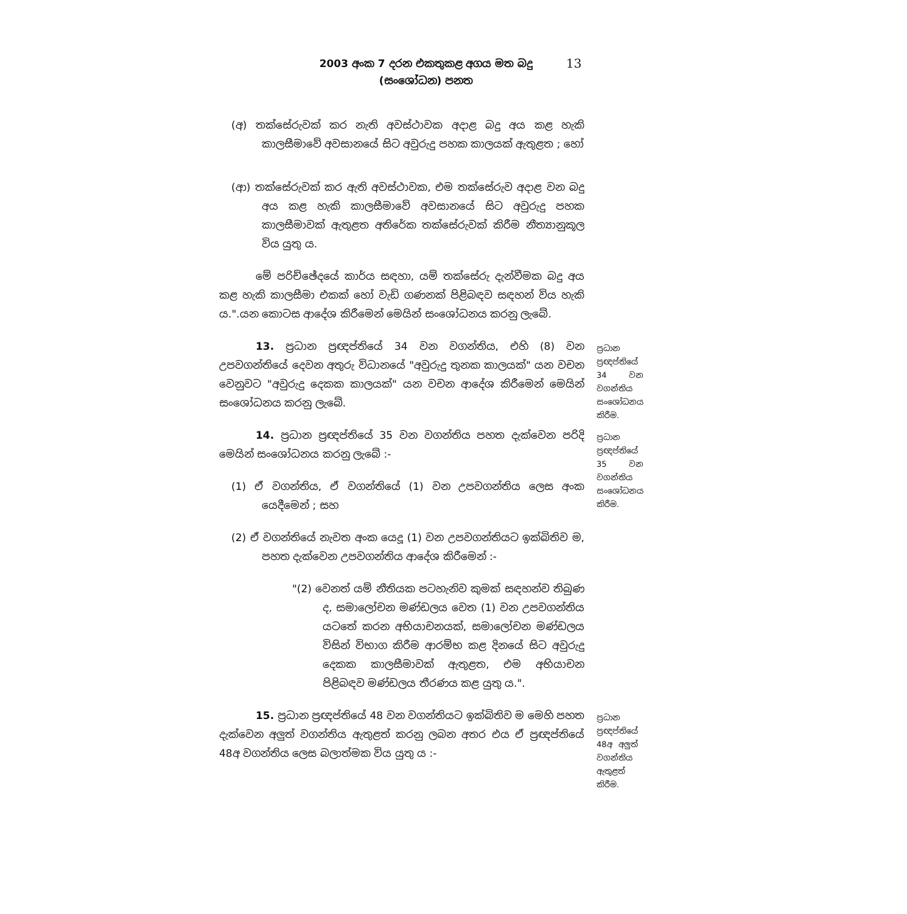2003 අංක 7 දරන එකතුකළ අගය මත බදු
(සංශෝධන) පනත
13
(අ) තක්සේරුවක් කර නැති අවස්ථාවක අදාළ බදු අය කළ හැකි කාලසීමාවේ අවසානයේ සිට අවුරුදු පහක කාලයක් ඇතුළත ; හෝ
(ආ) තක්සේරුවක් කර ඇති අවස්ථාවක, එම තක්සේරුව අදාළ වන බදු අය කළ හැකි කාලසීමාවේ අවසානයේ සිට අවුරුදු පහක කාලසීමාවක් ඇතුළත අතිරේක තක්සේරුවක් කිරීම නීත්‍යානුකූල විය යුතු ය.
මේ පරිච්ඡේදයේ කාර්ය සඳහා, යම් තක්සේරු දැන්වීමක බදු අය කළ හැකි කාලසීමා එකක් හෝ වැඩි ගණනක් පිළිබඳව සඳහන් විය හැකි ය.".යන කොටස ආදේශ කිරීමෙන් මෙයින් සංශෝධනය කරනු ලැබේ.
13. ප්‍රධාන ප්‍රඥප්තියේ 34 වන වගන්තිය, එහි (8) වන උපවගන්තියේ දෙවන අතුරු විධානයේ "අවුරුදු තුනක කාලයක්" යන වචන වෙනුවට "අවුරුදු දෙකක කාලයක්" යන වචන ආදේශ කිරීමෙන් මෙයින් සංශෝධනය කරනු ලැබේ.
ප්‍රධාන ප්‍රඥප්තියේ 34 වන වගන්තිය සංශෝධනය කිරීම.
14. ප්‍රධාන ප්‍රඥප්තියේ 35 වන වගන්තිය පහත දැක්වෙන පරිදි මෙයින් සංශෝධනය කරනු ලැබේ :-
(1) ඒ වගන්තිය, ඒ වගන්තියේ (1) වන උපවගන්තිය ලෙස අංක යෙදීමෙන් ; සහ
(2) ඒ වගන්තියේ නැවත අංක යෙදූ (1) වන උපවගන්තියට ඉක්බිතිව ම, පහත දැක්වෙන උපවගන්තිය ආදේශ කිරීමෙන් :-
"(2) වෙනත් යම් නීතියක පටහැනිව කුමක් සඳහන්ව තිබුණ ද, සමාලෝචන මණ්ඩලය වෙත (1) වන උපවගන්තිය යටතේ කරන අභියාචනයක්, සමාලෝචන මණ්ඩලය විසින් විභාග කිරීම ආරම්භ කළ දිනයේ සිට අවුරුදු දෙකක කාලසීමාවක් ඇතුළත, එම අභියාචන පිළිබඳව මණ්ඩලය තීරණය කළ යුතු ය.".
ප්‍රධාන ප්‍රඥප්තියේ 35 වන වගන්තිය සංශෝධනය කිරීම.
15. ප්‍රධාන ප්‍රඥප්තියේ 48 වන වගන්තියට ඉක්බිතිව ම මෙහි පහත දැක්වෙන අලුත් වගන්තිය ඇතුළත් කරනු ලබන අතර එය ඒ ප්‍රඥප්තියේ 48අ වගන්තිය ලෙස බලාත්මක විය යුතු ය :-
ප්‍රධාන ප්‍රඥප්තියේ 48අ අලුත් වගන්තිය ඇතුළත් කිරීම.